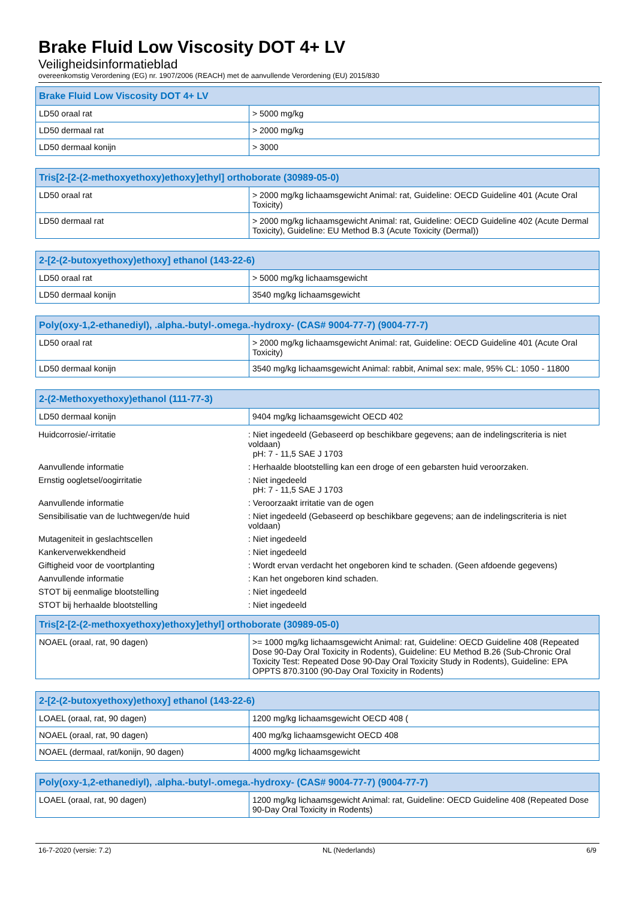Brake Fluid Low Viscosity DOT 4+ LV
Veiligheidsinformatieblad
overeenkomstig Verordening (EG) nr. 1907/2006 (REACH) met de aanvullende Verordening (EU) 2015/830
| Brake Fluid Low Viscosity DOT 4+ LV | |
| --- | --- |
| LD50 oraal rat | > 5000 mg/kg |
| LD50 dermaal rat | > 2000 mg/kg |
| LD50 dermaal konijn | > 3000 |
| Tris[2-[2-(2-methoxyethoxy)ethoxy]ethyl] orthoborate (30989-05-0) | |
| --- | --- |
| LD50 oraal rat | > 2000 mg/kg lichaamsgewicht Animal: rat, Guideline: OECD Guideline 401 (Acute Oral Toxicity) |
| LD50 dermaal rat | > 2000 mg/kg lichaamsgewicht Animal: rat, Guideline: OECD Guideline 402 (Acute Dermal Toxicity), Guideline: EU Method B.3 (Acute Toxicity (Dermal)) |
| 2-[2-(2-butoxyethoxy)ethoxy] ethanol (143-22-6) | |
| --- | --- |
| LD50 oraal rat | > 5000 mg/kg lichaamsgewicht |
| LD50 dermaal konijn | 3540 mg/kg lichaamsgewicht |
| Poly(oxy-1,2-ethanediyl), .alpha.-butyl-.omega.-hydroxy- (CAS# 9004-77-7) (9004-77-7) | |
| --- | --- |
| LD50 oraal rat | > 2000 mg/kg lichaamsgewicht Animal: rat, Guideline: OECD Guideline 401 (Acute Oral Toxicity) |
| LD50 dermaal konijn | 3540 mg/kg lichaamsgewicht Animal: rabbit, Animal sex: male, 95% CL: 1050 - 11800 |
| 2-(2-Methoxyethoxy)ethanol (111-77-3) | |
| --- | --- |
| LD50 dermaal konijn | 9404 mg/kg lichaamsgewicht OECD 402 |
| Huidcorrosie/-irritatie | : Niet ingedeeld (Gebaseerd op beschikbare gegevens; aan de indelingscriteria is niet voldaan) pH: 7 - 11,5 SAE J 1703 |
| Aanvullende informatie | : Herhaalde blootstelling kan een droge of een gebarsten huid veroorzaken. |
| Ernstig oogletsel/oogirritatie | : Niet ingedeeld pH: 7 - 11,5 SAE J 1703 |
| Aanvullende informatie | : Veroorzaakt irritatie van de ogen |
| Sensibilisatie van de luchtwegen/de huid | : Niet ingedeeld (Gebaseerd op beschikbare gegevens; aan de indelingscriteria is niet voldaan) |
| Mutageniteit in geslachtscellen | : Niet ingedeeld |
| Kankerverwekkendheid | : Niet ingedeeld |
| Giftigheid voor de voortplanting | : Wordt ervan verdacht het ongeboren kind te schaden. (Geen afdoende gegevens) |
| Aanvullende informatie | : Kan het ongeboren kind schaden. |
| STOT bij eenmalige blootstelling | : Niet ingedeeld |
| STOT bij herhaalde blootstelling | : Niet ingedeeld |
| Tris[2-[2-(2-methoxyethoxy)ethoxy]ethyl] orthoborate (30989-05-0) | |
| --- | --- |
| NOAEL (oraal, rat, 90 dagen) | >= 1000 mg/kg lichaamsgewicht Animal: rat, Guideline: OECD Guideline 408 (Repeated Dose 90-Day Oral Toxicity in Rodents), Guideline: EU Method B.26 (Sub-Chronic Oral Toxicity Test: Repeated Dose 90-Day Oral Toxicity Study in Rodents), Guideline: EPA OPPTS 870.3100 (90-Day Oral Toxicity in Rodents) |
| 2-[2-(2-butoxyethoxy)ethoxy] ethanol (143-22-6) | |
| --- | --- |
| LOAEL (oraal, rat, 90 dagen) | 1200 mg/kg lichaamsgewicht OECD 408 ( |
| NOAEL (oraal, rat, 90 dagen) | 400 mg/kg lichaamsgewicht OECD 408 |
| NOAEL (dermaal, rat/konijn, 90 dagen) | 4000 mg/kg lichaamsgewicht |
| Poly(oxy-1,2-ethanediyl), .alpha.-butyl-.omega.-hydroxy- (CAS# 9004-77-7) (9004-77-7) | |
| --- | --- |
| LOAEL (oraal, rat, 90 dagen) | 1200 mg/kg lichaamsgewicht Animal: rat, Guideline: OECD Guideline 408 (Repeated Dose 90-Day Oral Toxicity in Rodents) |
16-7-2020 (versie: 7.2) NL (Nederlands) 6/9